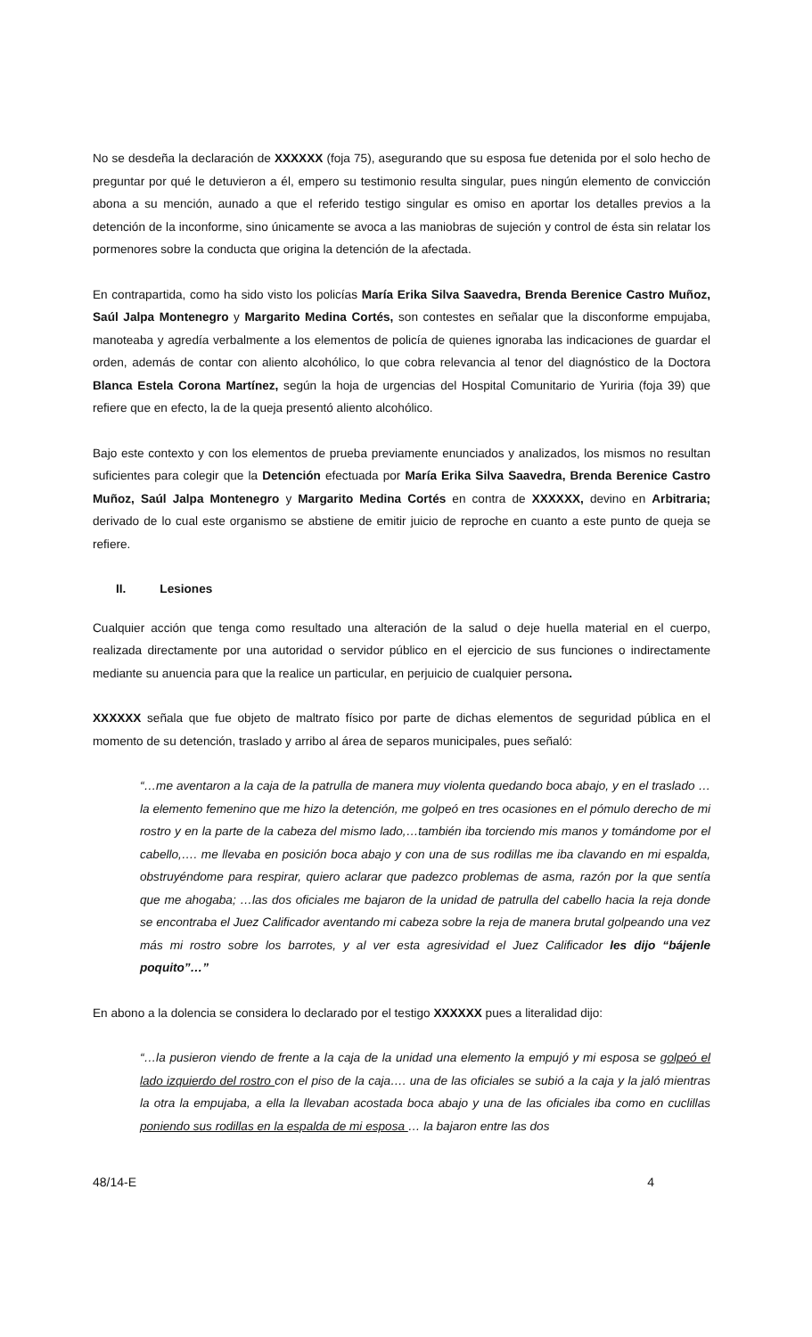No se desdeña la declaración de XXXXXX (foja 75), asegurando que su esposa fue detenida por el solo hecho de preguntar por qué le detuvieron a él, empero su testimonio resulta singular, pues ningún elemento de convicción abona a su mención, aunado a que el referido testigo singular es omiso en aportar los detalles previos a la detención de la inconforme, sino únicamente se avoca a las maniobras de sujeción y control de ésta sin relatar los pormenores sobre la conducta que origina la detención de la afectada.
En contrapartida, como ha sido visto los policías María Erika Silva Saavedra, Brenda Berenice Castro Muñoz, Saúl Jalpa Montenegro y Margarito Medina Cortés, son contestes en señalar que la disconforme empujaba, manoteaba y agredía verbalmente a los elementos de policía de quienes ignoraba las indicaciones de guardar el orden, además de contar con aliento alcohólico, lo que cobra relevancia al tenor del diagnóstico de la Doctora Blanca Estela Corona Martínez, según la hoja de urgencias del Hospital Comunitario de Yuriria (foja 39) que refiere que en efecto, la de la queja presentó aliento alcohólico.
Bajo este contexto y con los elementos de prueba previamente enunciados y analizados, los mismos no resultan suficientes para colegir que la Detención efectuada por María Erika Silva Saavedra, Brenda Berenice Castro Muñoz, Saúl Jalpa Montenegro y Margarito Medina Cortés en contra de XXXXXX, devino en Arbitraria; derivado de lo cual este organismo se abstiene de emitir juicio de reproche en cuanto a este punto de queja se refiere.
II. Lesiones
Cualquier acción que tenga como resultado una alteración de la salud o deje huella material en el cuerpo, realizada directamente por una autoridad o servidor público en el ejercicio de sus funciones o indirectamente mediante su anuencia para que la realice un particular, en perjuicio de cualquier persona.
XXXXXX señala que fue objeto de maltrato físico por parte de dichas elementos de seguridad pública en el momento de su detención, traslado y arribo al área de separos municipales, pues señaló:
“…me aventaron a la caja de la patrulla de manera muy violenta quedando boca abajo, y en el traslado …la elemento femenino que me hizo la detención, me golpeó en tres ocasiones en el pómulo derecho de mi rostro y en la parte de la cabeza del mismo lado,…también iba torciendo mis manos y tomándome por el cabello,…. me llevaba en posición boca abajo y con una de sus rodillas me iba clavando en mi espalda, obstruyéndome para respirar, quiero aclarar que padezco problemas de asma, razón por la que sentía que me ahogaba; …las dos oficiales me bajaron de la unidad de patrulla del cabello hacia la reja donde se encontraba el Juez Calificador aventando mi cabeza sobre la reja de manera brutal golpeando una vez más mi rostro sobre los barrotes, y al ver esta agresividad el Juez Calificador les dijo “bájenle poquito”…”
En abono a la dolencia se considera lo declarado por el testigo XXXXXX pues a literalidad dijo:
“…la pusieron viendo de frente a la caja de la unidad una elemento la empujó y mi esposa se golpeó el lado izquierdo del rostro con el piso de la caja…. una de las oficiales se subió a la caja y la jaló mientras la otra la empujaba, a ella la llevaban acostada boca abajo y una de las oficiales iba como en cuclillas poniendo sus rodillas en la espalda de mi esposa … la bajaron entre las dos
48/14-E 4